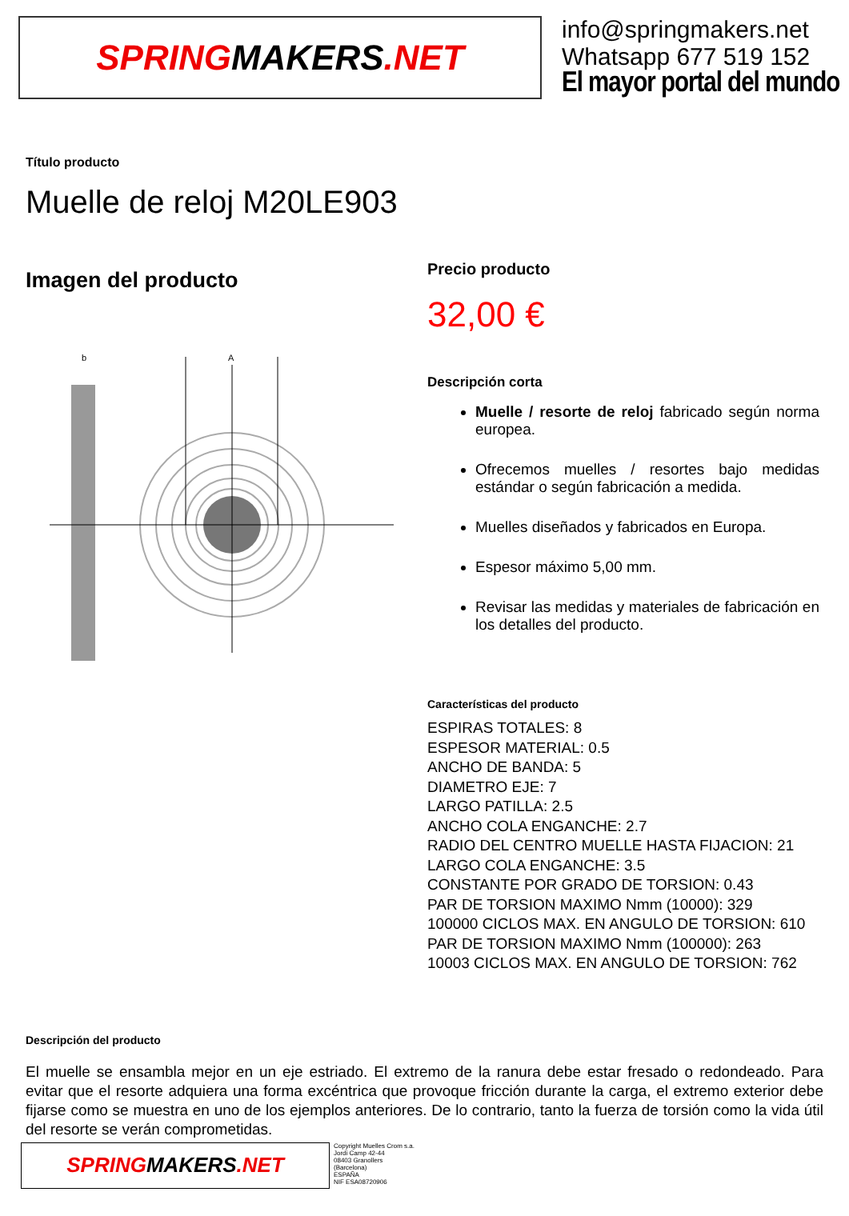SPRING MAKERS.NET
info@springmakers.net
Whatsapp 677 519 152
El mayor portal del mundo
Título producto
Muelle de reloj M20LE903
Imagen del producto
A
b
Precio producto
32,00 €
Descripción corta
Muelle / resorte de reloj fabricado según norma europea.
Ofrecemos muelles / resortes bajo medidas estándar o según fabricación a medida.
Muelles diseñados y fabricados en Europa.
Espesor máximo 5,00 mm.
Revisar las medidas y materiales de fabricación en los detalles del producto.
Características del producto
ESPIRAS TOTALES: 8
ESPESOR MATERIAL: 0.5
ANCHO DE BANDA: 5
DIAMETRO EJE: 7
LARGO PATILLA: 2.5
ANCHO COLA ENGANCHE: 2.7
RADIO DEL CENTRO MUELLE HASTA FIJACION: 21
LARGO COLA ENGANCHE: 3.5
CONSTANTE POR GRADO DE TORSION: 0.43
PAR DE TORSION MAXIMO Nmm (10000): 329
100000 CICLOS MAX. EN ANGULO DE TORSION: 610
PAR DE TORSION MAXIMO Nmm (100000): 263
10003 CICLOS MAX. EN ANGULO DE TORSION: 762
Descripción del producto
El muelle se ensambla mejor en un eje estriado. El extremo de la ranura debe estar fresado o redondeado. Para evitar que el resorte adquiera una forma excéntrica que provoque fricción durante la carga, el extremo exterior debe fijarse como se muestra en uno de los ejemplos anteriores. De lo contrario, tanto la fuerza de torsión como la vida útil del resorte se verán comprometidas.
SPRING MAKERS.NET
Copyright Muelles Crom s.a.
Jordi Camp 42-44
08403 Granollers
(Barcelona)
ESPAÑA
NIF ESA08720906